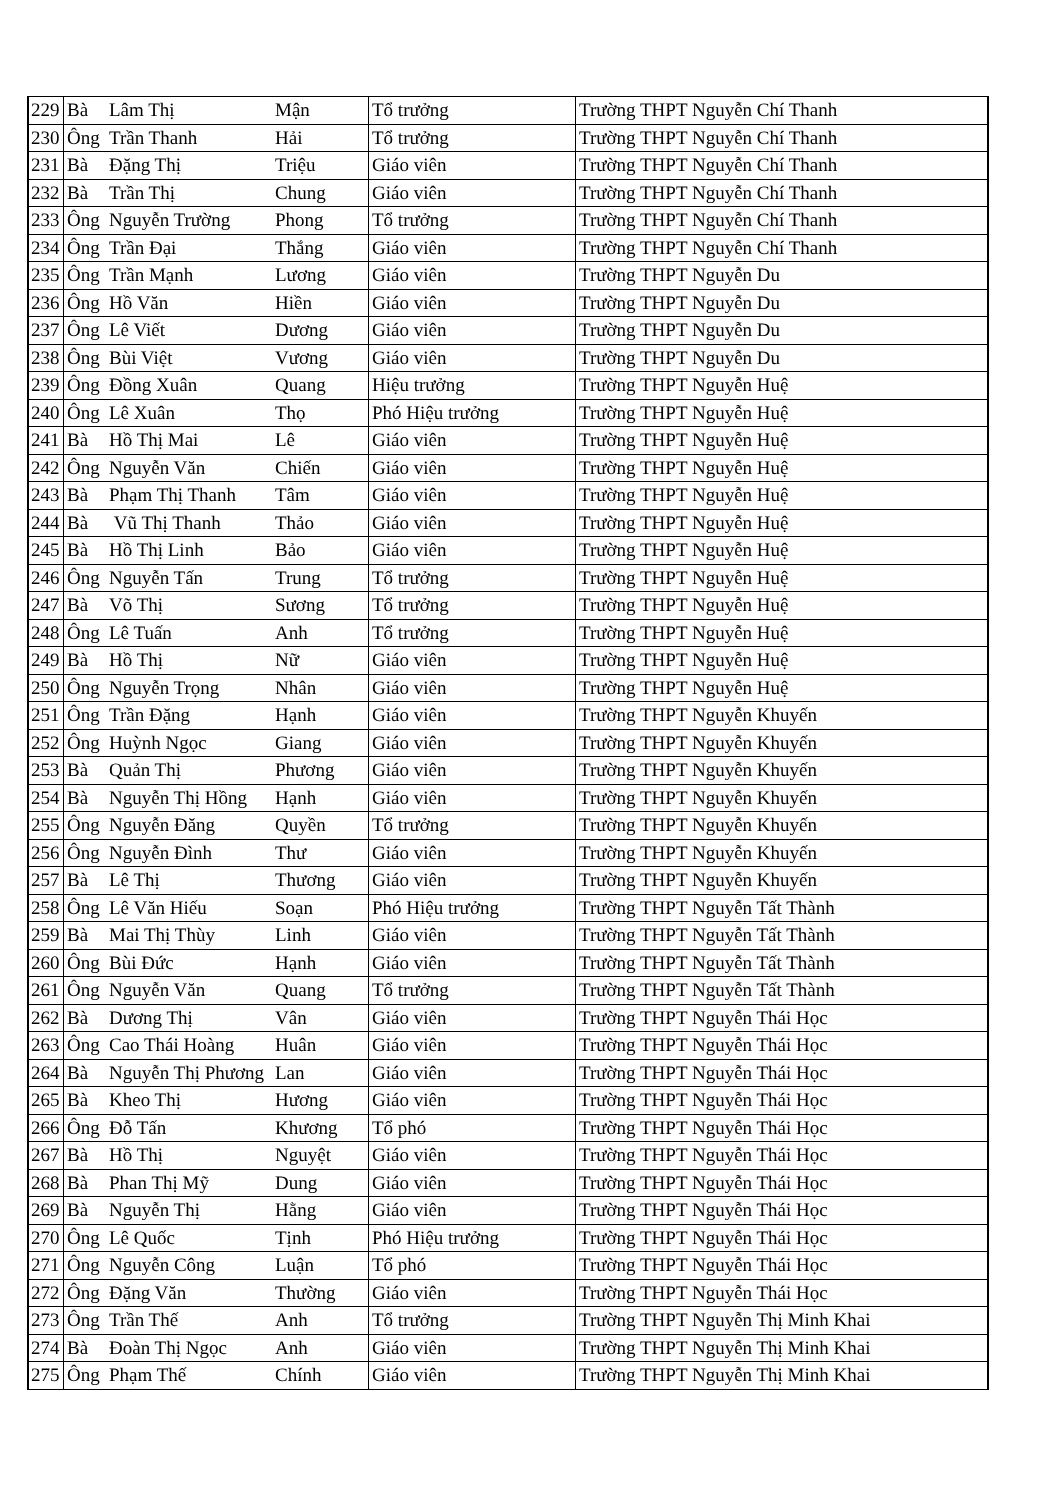| 229 | Bà | Lâm Thị | Mận | Tổ trưởng | Trường THPT Nguyễn Chí Thanh |
| 230 | Ông | Trần Thanh | Hải | Tổ trưởng | Trường THPT Nguyễn Chí Thanh |
| 231 | Bà | Đặng Thị | Triệu | Giáo viên | Trường THPT Nguyễn Chí Thanh |
| 232 | Bà | Trần Thị | Chung | Giáo viên | Trường THPT Nguyễn Chí Thanh |
| 233 | Ông | Nguyễn Trường | Phong | Tổ trưởng | Trường THPT Nguyễn Chí Thanh |
| 234 | Ông | Trần Đại | Thắng | Giáo viên | Trường THPT Nguyễn Chí Thanh |
| 235 | Ông | Trần Mạnh | Lương | Giáo viên | Trường THPT Nguyễn Du |
| 236 | Ông | Hồ Văn | Hiền | Giáo viên | Trường THPT Nguyễn Du |
| 237 | Ông | Lê Viết | Dương | Giáo viên | Trường THPT Nguyễn Du |
| 238 | Ông | Bùi Việt | Vương | Giáo viên | Trường THPT Nguyễn Du |
| 239 | Ông | Đồng Xuân | Quang | Hiệu trưởng | Trường THPT Nguyễn Huệ |
| 240 | Ông | Lê Xuân | Thọ | Phó Hiệu trưởng | Trường THPT Nguyễn Huệ |
| 241 | Bà | Hồ Thị Mai | Lê | Giáo viên | Trường THPT Nguyễn Huệ |
| 242 | Ông | Nguyễn Văn | Chiến | Giáo viên | Trường THPT Nguyễn Huệ |
| 243 | Bà | Phạm Thị Thanh | Tâm | Giáo viên | Trường THPT Nguyễn Huệ |
| 244 | Bà | Vũ Thị Thanh | Thảo | Giáo viên | Trường THPT Nguyễn Huệ |
| 245 | Bà | Hồ Thị Linh | Bảo | Giáo viên | Trường THPT Nguyễn Huệ |
| 246 | Ông | Nguyễn Tấn | Trung | Tổ trưởng | Trường THPT Nguyễn Huệ |
| 247 | Bà | Võ Thị | Sương | Tổ trưởng | Trường THPT Nguyễn Huệ |
| 248 | Ông | Lê Tuấn | Anh | Tổ trưởng | Trường THPT Nguyễn Huệ |
| 249 | Bà | Hồ Thị | Nữ | Giáo viên | Trường THPT Nguyễn Huệ |
| 250 | Ông | Nguyễn Trọng | Nhân | Giáo viên | Trường THPT Nguyễn Huệ |
| 251 | Ông | Trần Đặng | Hạnh | Giáo viên | Trường THPT Nguyễn Khuyến |
| 252 | Ông | Huỳnh Ngọc | Giang | Giáo viên | Trường THPT Nguyễn Khuyến |
| 253 | Bà | Quản Thị | Phương | Giáo viên | Trường THPT Nguyễn Khuyến |
| 254 | Bà | Nguyễn Thị Hồng | Hạnh | Giáo viên | Trường THPT Nguyễn Khuyến |
| 255 | Ông | Nguyễn Đăng | Quyền | Tổ trưởng | Trường THPT Nguyễn Khuyến |
| 256 | Ông | Nguyễn Đình | Thư | Giáo viên | Trường THPT Nguyễn Khuyến |
| 257 | Bà | Lê Thị | Thương | Giáo viên | Trường THPT Nguyễn Khuyến |
| 258 | Ông | Lê Văn Hiếu | Soạn | Phó Hiệu trưởng | Trường THPT Nguyễn Tất Thành |
| 259 | Bà | Mai Thị Thùy | Linh | Giáo viên | Trường THPT Nguyễn Tất Thành |
| 260 | Ông | Bùi Đức | Hạnh | Giáo viên | Trường THPT Nguyễn Tất Thành |
| 261 | Ông | Nguyễn Văn | Quang | Tổ trưởng | Trường THPT Nguyễn Tất Thành |
| 262 | Bà | Dương Thị | Vân | Giáo viên | Trường THPT Nguyễn Thái Học |
| 263 | Ông | Cao Thái Hoàng | Huân | Giáo viên | Trường THPT Nguyễn Thái Học |
| 264 | Bà | Nguyễn Thị Phương | Lan | Giáo viên | Trường THPT Nguyễn Thái Học |
| 265 | Bà | Kheo Thị | Hương | Giáo viên | Trường THPT Nguyễn Thái Học |
| 266 | Ông | Đỗ Tấn | Khương | Tổ phó | Trường THPT Nguyễn Thái Học |
| 267 | Bà | Hồ Thị | Nguyệt | Giáo viên | Trường THPT Nguyễn Thái Học |
| 268 | Bà | Phan Thị Mỹ | Dung | Giáo viên | Trường THPT Nguyễn Thái Học |
| 269 | Bà | Nguyễn Thị | Hằng | Giáo viên | Trường THPT Nguyễn Thái Học |
| 270 | Ông | Lê Quốc | Tịnh | Phó Hiệu trưởng | Trường THPT Nguyễn Thái Học |
| 271 | Ông | Nguyễn Công | Luận | Tổ phó | Trường THPT Nguyễn Thái Học |
| 272 | Ông | Đặng Văn | Thường | Giáo viên | Trường THPT Nguyễn Thái Học |
| 273 | Ông | Trần Thế | Anh | Tổ trưởng | Trường THPT Nguyễn Thị Minh Khai |
| 274 | Bà | Đoàn Thị Ngọc | Anh | Giáo viên | Trường THPT Nguyễn Thị Minh Khai |
| 275 | Ông | Phạm Thế | Chính | Giáo viên | Trường THPT Nguyễn Thị Minh Khai |